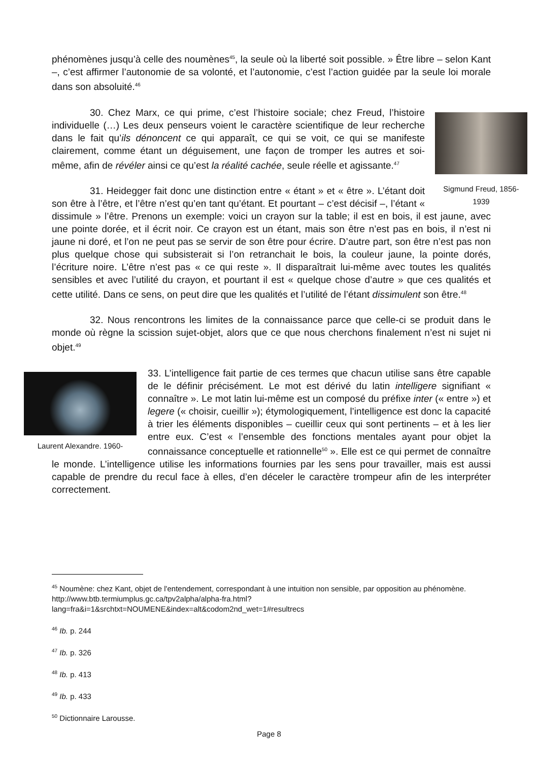phénomènes jusqu’à celle des noumènes<sup>45</sup>, la seule où la liberté soit possible. » Être libre – selon Kant –, c’est affirmer l’autonomie de sa volonté, et l’autonomie, c’est l’action guidée par la seule loi morale dans son absoluité.<sup>46</sup>
Sigmund Freud, 1856-1939
30. Chez Marx, ce qui prime, c’est l’histoire sociale; chez Freud, l’histoire individuelle (…) Les deux penseurs voient le caractère scientifique de leur recherche dans le fait qu’ils dénoncent ce qui apparaît, ce qui se voit, ce qui se manifeste clairement, comme étant un déguisement, une façon de tromper les autres et soi-même, afin de révéler ainsi ce qu’est la réalité cachée, seule réelle et agissante.<sup>47</sup>
31. Heidegger fait donc une distinction entre « étant » et « être ». L’étant doit son être à l’être, et l’être n’est qu’en tant qu’étant. Et pourtant – c’est décisif –, l’étant « dissimule » l’être. Prenons un exemple: voici un crayon sur la table; il est en bois, il est jaune, avec une pointe dorée, et il écrit noir. Ce crayon est un étant, mais son être n’est pas en bois, il n’est ni jaune ni doré, et l’on ne peut pas se servir de son être pour écrire. D’autre part, son être n’est pas non plus quelque chose qui subsisterait si l’on retranchait le bois, la couleur jaune, la pointe dorés, l’écriture noire. L’être n’est pas « ce qui reste ». Il disparaîtrait lui-même avec toutes les qualités sensibles et avec l’utilité du crayon, et pourtant il est « quelque chose d’autre » que ces qualités et cette utilité. Dans ce sens, on peut dire que les qualités et l’utilité de l’étant dissimulent son être.<sup>48</sup>
32. Nous rencontrons les limites de la connaissance parce que celle-ci se produit dans le monde où règne la scission sujet-objet, alors que ce que nous cherchons finalement n’est ni sujet ni objet.<sup>49</sup>
Laurent Alexandre. 1960-
33. L’intelligence fait partie de ces termes que chacun utilise sans être capable de le définir précisément. Le mot est dérivé du latin intelligere signifiant « connaître ». Le mot latin lui-même est un composé du préfixe inter (« entre ») et legere (« choisir, cueillir »); étymologiquement, l’intelligence est donc la capacité à trier les éléments disponibles – cueillir ceux qui sont pertinents – et à les lier entre eux. C’est « l’ensemble des fonctions mentales ayant pour objet la connaissance conceptuelle et rationnelle<sup>50</sup> ». Elle est ce qui permet de connaître le monde. L’intelligence utilise les informations fournies par les sens pour travailler, mais est aussi capable de prendre du recul face à elles, d’en déceler le caractère trompeur afin de les interpréter correctement.
<sup>45</sup> Noumène: chez Kant, objet de l'entendement, correspondant à une intuition non sensible, par opposition au phénomène. http://www.btb.termiumplus.gc.ca/tpv2alpha/alpha-fra.html?lang=fra&i=1&srchtxt=NOUMENE&index=alt&codom2nd_wet=1#resultrecs
<sup>46</sup> Ib. p. 244
<sup>47</sup> Ib. p. 326
<sup>48</sup> Ib. p. 413
<sup>49</sup> Ib. p. 433
<sup>50</sup> Dictionnaire Larousse.
Page 8